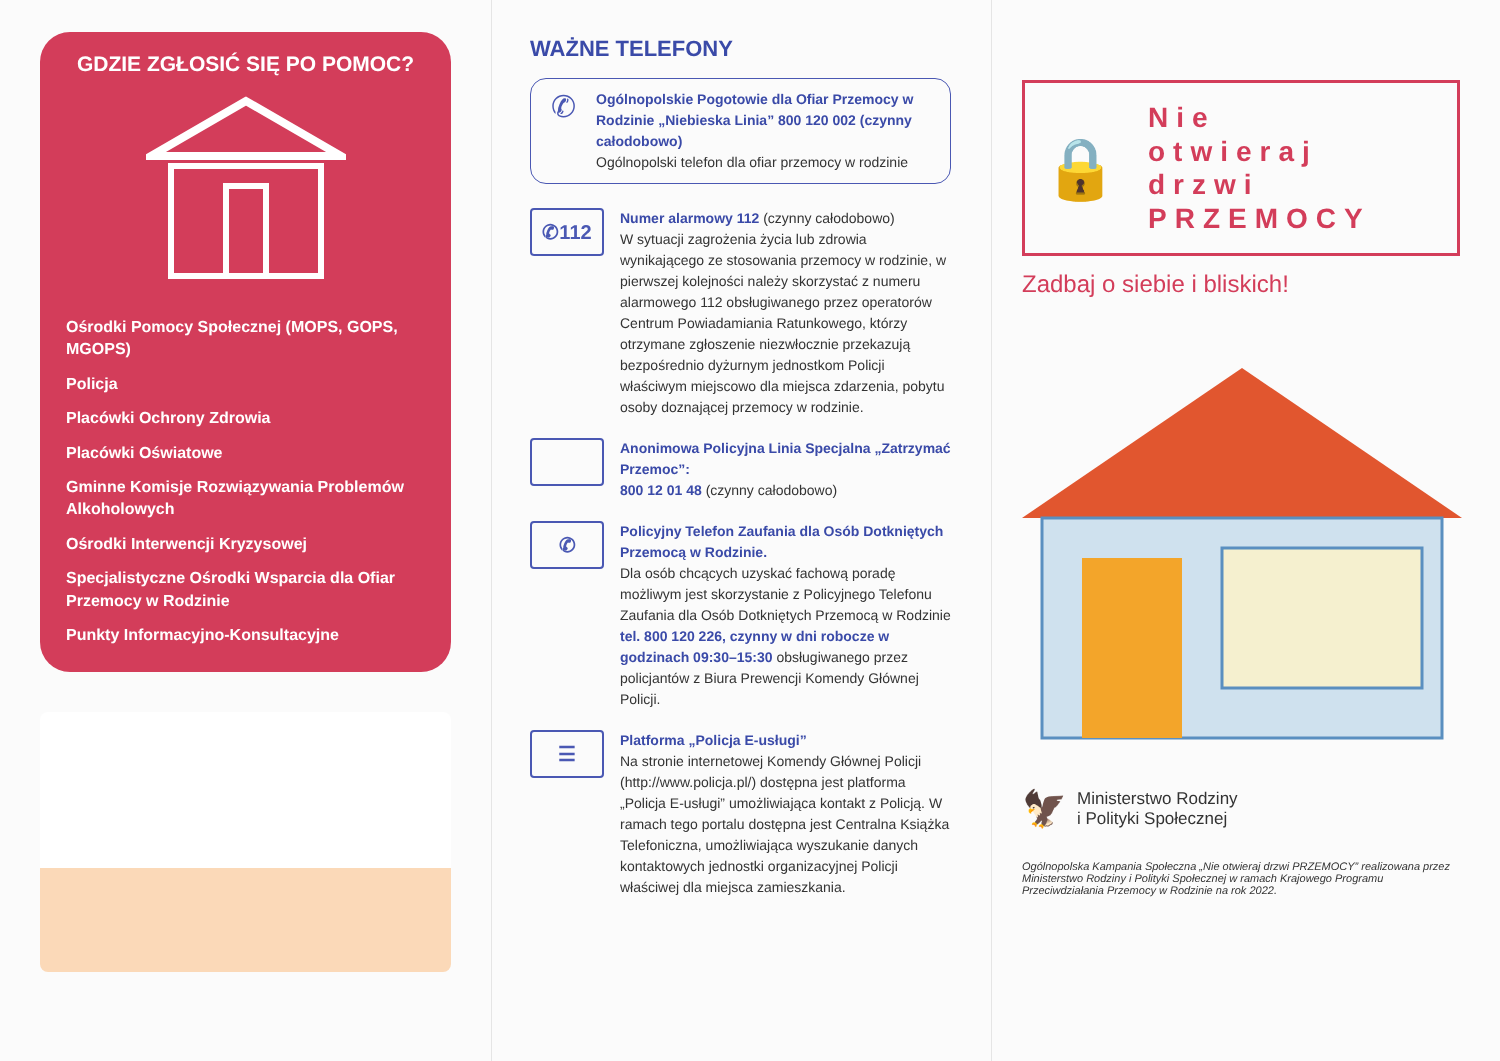GDZIE ZGŁOSIĆ SIĘ PO POMOC?
Ośrodki Pomocy Społecznej (MOPS, GOPS, MGOPS)
Policja
Placówki Ochrony Zdrowia
Placówki Oświatowe
Gminne Komisje Rozwiązywania Problemów Alkoholowych
Ośrodki Interwencji Kryzysowej
Specjalistyczne Ośrodki Wsparcia dla Ofiar Przemocy w Rodzinie
Punkty Informacyjno-Konsultacyjne
WAŻNE TELEFONY
✆
Ogólnopolskie Pogotowie dla Ofiar Przemocy w Rodzinie „Niebieska Linia” 800 120 002 (czynny całodobowo)
Ogólnopolski telefon dla ofiar przemocy w rodzinie
✆112
Numer alarmowy 112 (czynny całodobowo)
W sytuacji zagrożenia życia lub zdrowia wynikającego ze stosowania przemocy w rodzinie, w pierwszej kolejności należy skorzystać z numeru alarmowego 112 obsługiwanego przez operatorów Centrum Powiadamiania Ratunkowego, którzy otrzymane zgłoszenie niezwłocznie przekazują bezpośrednio dyżurnym jednostkom Policji właściwym miejscowo dla miejsca zdarzenia, pobytu osoby doznającej przemocy w rodzinie.
Anonimowa Policyjna Linia Specjalna „Zatrzymać Przemoc”:
800 12 01 48 (czynny całodobowo)
✆
Policyjny Telefon Zaufania dla Osób Dotkniętych Przemocą w Rodzinie.
Dla osób chcących uzyskać fachową poradę możliwym jest skorzystanie z Policyjnego Telefonu Zaufania dla Osób Dotkniętych Przemocą w Rodzinie tel. 800 120 226, czynny w dni robocze w godzinach 09:30–15:30 obsługiwanego przez policjantów z Biura Prewencji Komendy Głównej Policji.
☰
Platforma „Policja E-usługi”
Na stronie internetowej Komendy Głównej Policji (http://www.policja.pl/) dostępna jest platforma „Policja E-usługi” umożliwiająca kontakt z Policją. W ramach tego portalu dostępna jest Centralna Książka Telefoniczna, umożliwiająca wyszukanie danych kontaktowych jednostki organizacyjnej Policji właściwej dla miejsca zamieszkania.
🔒
Nie
otwieraj
drzwi
PRZEMOCY
Zadbaj o siebie i bliskich!
🦅
Ministerstwo Rodziny
i Polityki Społecznej
Ogólnopolska Kampania Społeczna „Nie otwieraj drzwi PRZEMOCY” realizowana przez Ministerstwo Rodziny i Polityki Społecznej w ramach Krajowego Programu Przeciwdziałania Przemocy w Rodzinie na rok 2022.